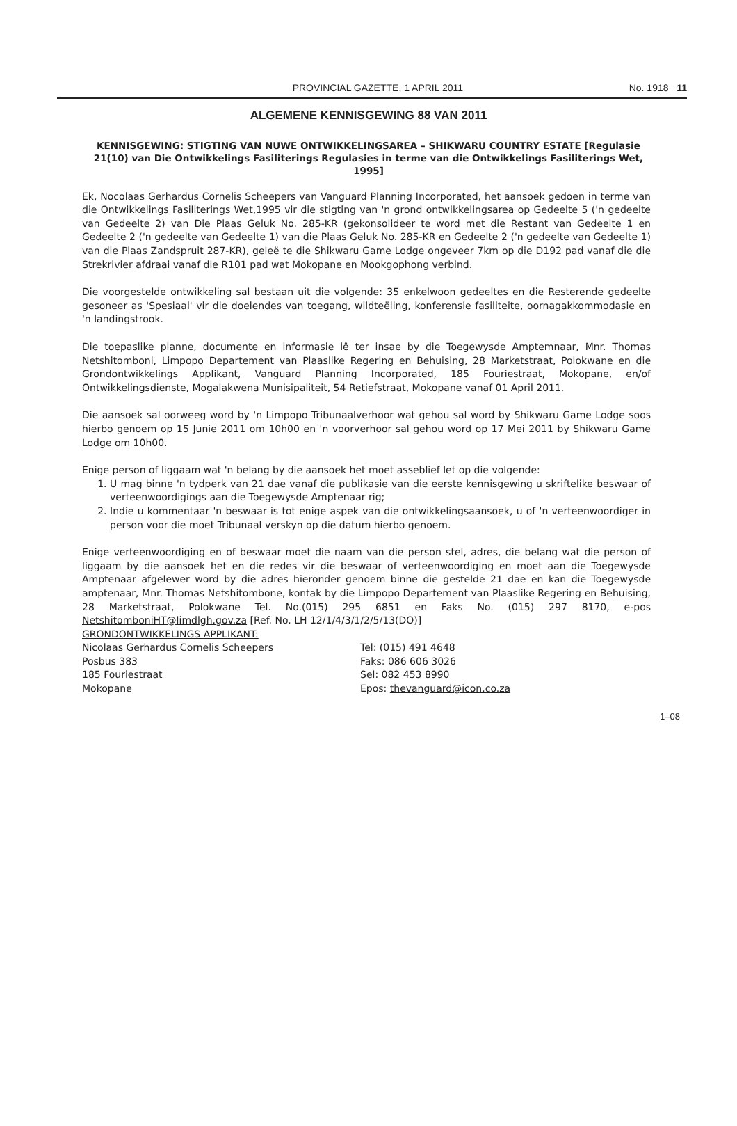PROVINCIAL GAZETTE, 1 APRIL 2011 No. 1918 11
ALGEMENE KENNISGEWING 88 VAN 2011
KENNISGEWING: STIGTING VAN NUWE ONTWIKKELINGSAREA – SHIKWARU COUNTRY ESTATE [Regulasie 21(10) van Die Ontwikkelings Fasiliterings Regulasies in terme van die Ontwikkelings Fasiliterings Wet, 1995]
Ek, Nocolaas Gerhardus Cornelis Scheepers van Vanguard Planning Incorporated, het aansoek gedoen in terme van die Ontwikkelings Fasiliterings Wet,1995 vir die stigting van 'n grond ontwikkelingsarea op Gedeelte 5 ('n gedeelte van Gedeelte 2) van Die Plaas Geluk No. 285-KR (gekonsolideer te word met die Restant van Gedeelte 1 en Gedeelte 2 ('n gedeelte van Gedeelte 1) van die Plaas Geluk No. 285-KR en Gedeelte 2 ('n gedeelte van Gedeelte 1) van die Plaas Zandspruit 287-KR), geleë te die Shikwaru Game Lodge ongeveer 7km op die D192 pad vanaf die die Strekrivier afdraai vanaf die R101 pad wat Mokopane en Mookgophong verbind.
Die voorgestelde ontwikkeling sal bestaan uit die volgende: 35 enkelwoon gedeeltes en die Resterende gedeelte gesoneer as 'Spesiaal' vir die doelendes van toegang, wildteëling, konferensie fasiliteite, oornagakkommodasie en 'n landingstrook.
Die toepaslike planne, documente en informasie lê ter insae by die Toegewysde Amptemnaar, Mnr. Thomas Netshitomboni, Limpopo Departement van Plaaslike Regering en Behuising, 28 Marketstraat, Polokwane en die Grondontwikkelings Applikant, Vanguard Planning Incorporated, 185 Fouriestraat, Mokopane, en/of Ontwikkelingsdienste, Mogalakwena Munisipaliteit, 54 Retiefstraat, Mokopane vanaf 01 April 2011.
Die aansoek sal oorweeg word by 'n Limpopo Tribunaalverhoor wat gehou sal word by Shikwaru Game Lodge soos hierbo genoem op 15 Junie 2011 om 10h00 en 'n voorverhoor sal gehou word op 17 Mei 2011 by Shikwaru Game Lodge om 10h00.
Enige person of liggaam wat 'n belang by die aansoek het moet asseblief let op die volgende:
1. U mag binne 'n tydperk van 21 dae vanaf die publikasie van die eerste kennisgewing u skriftelike beswaar of verteenwoordigings aan die Toegewysde Amptenaar rig;
2. Indie u kommentaar 'n beswaar is tot enige aspek van die ontwikkelingsaansoek, u of 'n verteenwoordiger in person voor die moet Tribunaal verskyn op die datum hierbo genoem.
Enige verteenwoordiging en of beswaar moet die naam van die person stel, adres, die belang wat die person of liggaam by die aansoek het en die redes vir die beswaar of verteenwoordiging en moet aan die Toegewysde Amptenaar afgelewer word by die adres hieronder genoem binne die gestelde 21 dae en kan die Toegewysde amptenaar, Mnr. Thomas Netshitombone, kontak by die Limpopo Departement van Plaaslike Regering en Behuising, 28 Marketstraat, Polokwane Tel. No.(015) 295 6851 en Faks No. (015) 297 8170, e-pos NetshitomboniHT@limdlgh.gov.za [Ref. No. LH 12/1/4/3/1/2/5/13(DO)]
GRONDONTWIKKELINGS APPLIKANT:
Nicolaas Gerhardus Cornelis Scheepers
Posbus 383
185 Fouriestraat
Mokopane
Tel: (015) 491 4648
Faks: 086 606 3026
Sel: 082 453 8990
Epos: thevanguard@icon.co.za
1–08